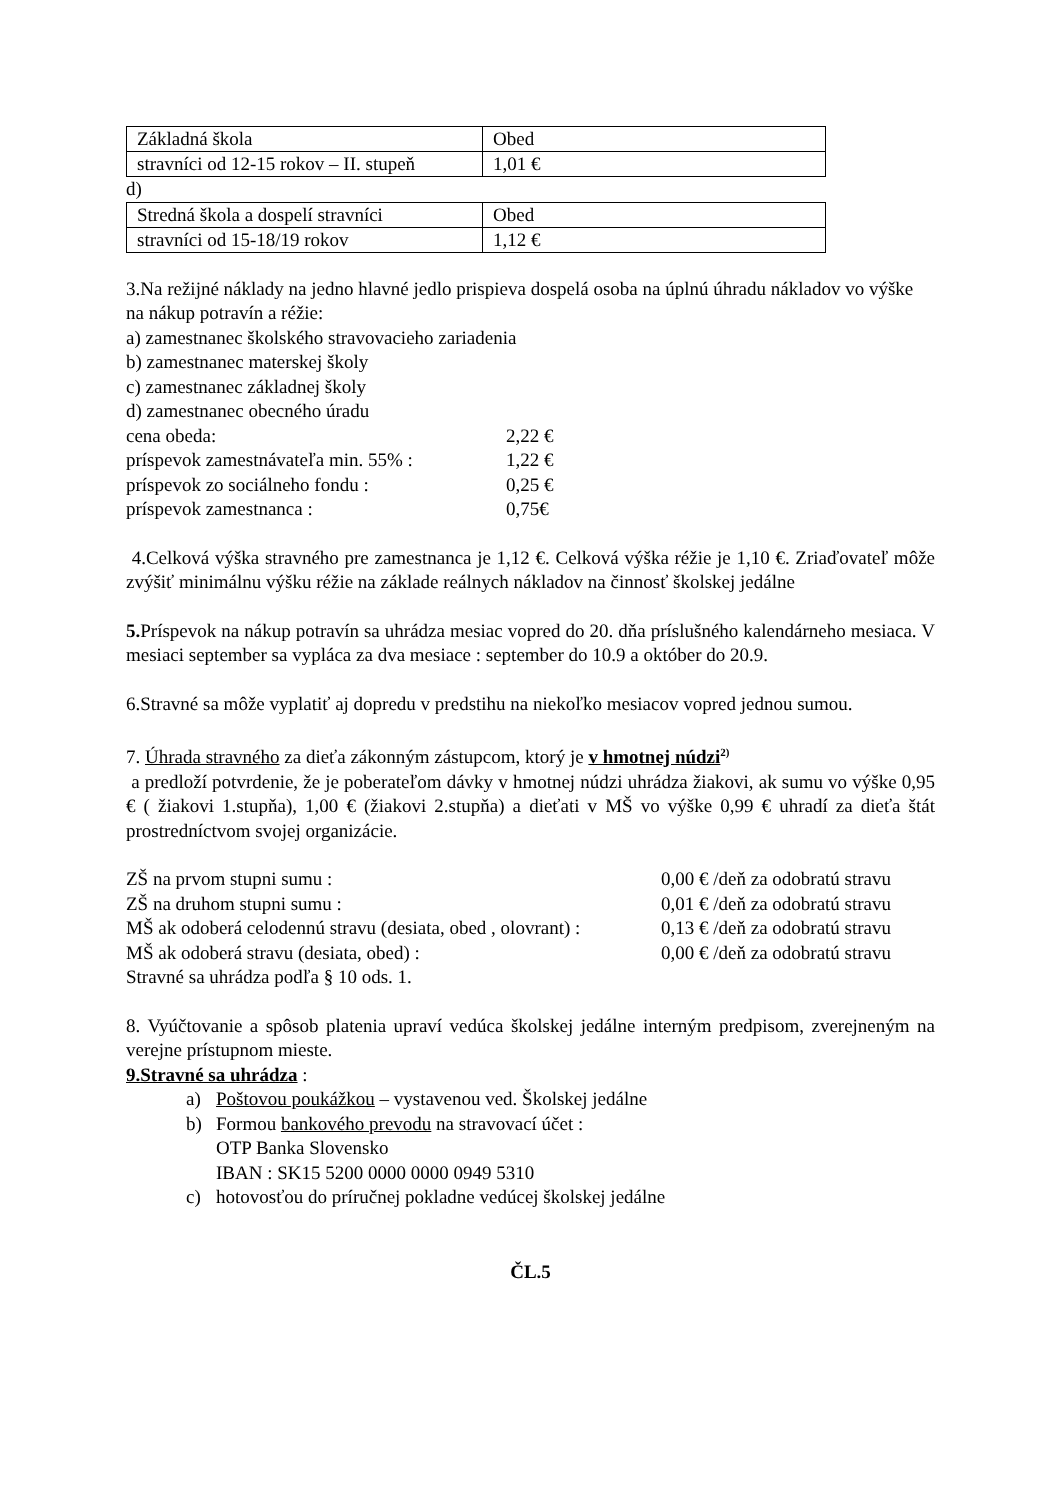| Základná škola | Obed |
| stravníci od 12-15 rokov – II. stupeň | 1,01 € |
d)
| Stredná škola a dospelí stravníci | Obed |
| stravníci od 15-18/19 rokov | 1,12 € |
3.Na režijné náklady na jedno hlavné jedlo prispieva dospelá osoba na úplnú úhradu nákladov vo výške na nákup potravín a réžie:
a) zamestnanec školského stravovacieho zariadenia
b) zamestnanec materskej školy
c) zamestnanec základnej školy
d) zamestnanec obecného úradu
cena obeda: 2,22 €
príspevok zamestnávateľa min. 55% : 1,22 €
príspevok zo sociálneho fondu : 0,25 €
príspevok zamestnanca : 0,75€
4.Celková výška stravného pre zamestnanca je 1,12 €. Celková výška réžie je 1,10 €. Zriaďovateľ môže zvýšiť minimálnu výšku réžie na základe reálnych nákladov na činnosť školskej jedálne
5. Príspevok na nákup potravín sa uhrádza mesiac vopred do 20. dňa príslušného kalendárneho mesiaca. V mesiaci september sa vypláca za dva mesiace : september do 10.9 a október do 20.9.
6.Stravné sa môže vyplatiť aj dopredu v predstihu na niekoľko mesiacov vopred jednou sumou.
7. Úhrada stravného za dieťa zákonným zástupcom, ktorý je v hmotnej núdzi<sup>2)</sup>
a predloží potvrdenie, že je poberateľom dávky v hmotnej núdzi uhrádza žiakovi, ak sumu vo výške 0,95 € ( žiakovi 1.stupňa), 1,00 € (žiakovi 2.stupňa) a dieťati v MŠ vo výške 0,99 € uhradí za dieťa štát prostredníctvom svojej organizácie.
ZŠ na prvom stupni sumu : 0,00 € /deň za odobratú stravu
ZŠ na druhom stupni sumu : 0,01 € /deň za odobratú stravu
MŠ ak odoberá celodennú stravu (desiata, obed , olovrant) : 0,13 € /deň za odobratú stravu
MŠ ak odoberá stravu (desiata, obed) : 0,00 € /deň za odobratú stravu
Stravné sa uhrádza podľa § 10 ods. 1.
8. Vyúčtovanie a spôsob platenia upraví vedúca školskej jedálne interným predpisom, zverejneným na verejne prístupnom mieste.
9.Stravné sa uhrádza :
a) Poštovou poukážkou – vystavenou ved. Školskej jedálne
b) Formou bankového prevodu na stravovací účet :
OTP Banka Slovensko
IBAN : SK15 5200 0000 0000 0949 5310
c) hotovosťou do príručnej pokladne vedúcej školskej jedálne
ČL.5